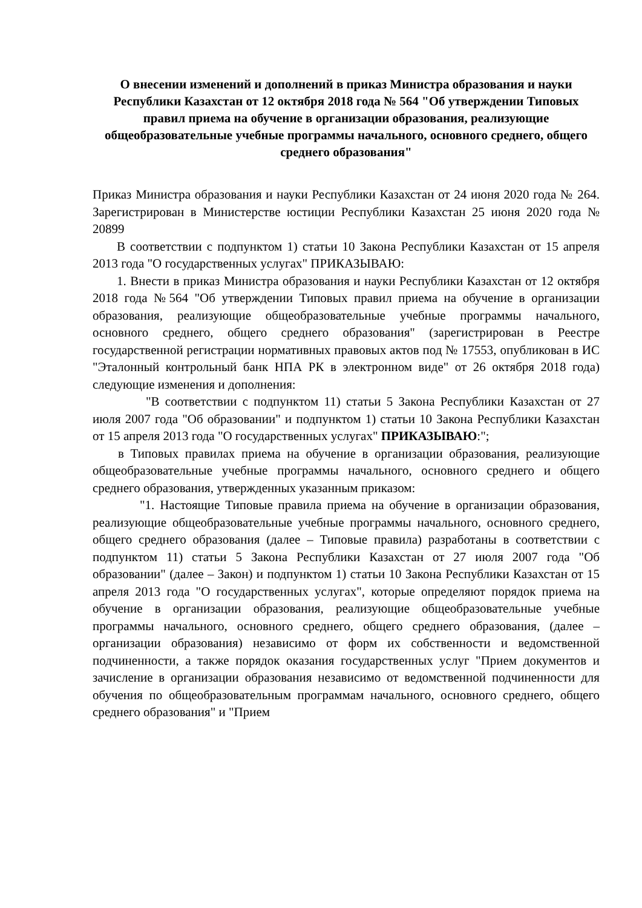О внесении изменений и дополнений в приказ Министра образования и науки Республики Казахстан от 12 октября 2018 года № 564 "Об утверждении Типовых правил приема на обучение в организации образования, реализующие общеобразовательные учебные программы начального, основного среднего, общего среднего образования"
Приказ Министра образования и науки Республики Казахстан от 24 июня 2020 года № 264. Зарегистрирован в Министерстве юстиции Республики Казахстан 25 июня 2020 года № 20899
В соответствии с подпунктом 1) статьи 10 Закона Республики Казахстан от 15 апреля 2013 года "О государственных услугах" ПРИКАЗЫВАЮ:
1. Внести в приказ Министра образования и науки Республики Казахстан от 12 октября 2018 года №564 "Об утверждении Типовых правил приема на обучение в организации образования, реализующие общеобразовательные учебные программы начального, основного среднего, общего среднего образования" (зарегистрирован в Реестре государственной регистрации нормативных правовых актов под № 17553, опубликован в ИС "Эталонный контрольный банк НПА РК в электронном виде" от 26 октября 2018 года) следующие изменения и дополнения:
"В соответствии с подпунктом 11) статьи 5 Закона Республики Казахстан от 27 июля 2007 года "Об образовании" и подпунктом 1) статьи 10 Закона Республики Казахстан от 15 апреля 2013 года "О государственных услугах" ПРИКАЗЫВАЮ:";
в Типовых правилах приема на обучение в организации образования, реализующие общеобразовательные учебные программы начального, основного среднего и общего среднего образования, утвержденных указанным приказом:
"1. Настоящие Типовые правила приема на обучение в организации образования, реализующие общеобразовательные учебные программы начального, основного среднего, общего среднего образования (далее – Типовые правила) разработаны в соответствии с подпунктом 11) статьи 5 Закона Республики Казахстан от 27 июля 2007 года "Об образовании" (далее – Закон) и подпунктом 1) статьи 10 Закона Республики Казахстан от 15 апреля 2013 года "О государственных услугах", которые определяют порядок приема на обучение в организации образования, реализующие общеобразовательные учебные программы начального, основного среднего, общего среднего образования, (далее – организации образования) независимо от форм их собственности и ведомственной подчиненности, а также порядок оказания государственных услуг "Прием документов и зачисление в организации образования независимо от ведомственной подчиненности для обучения по общеобразовательным программам начального, основного среднего, общего среднего образования" и "Прием